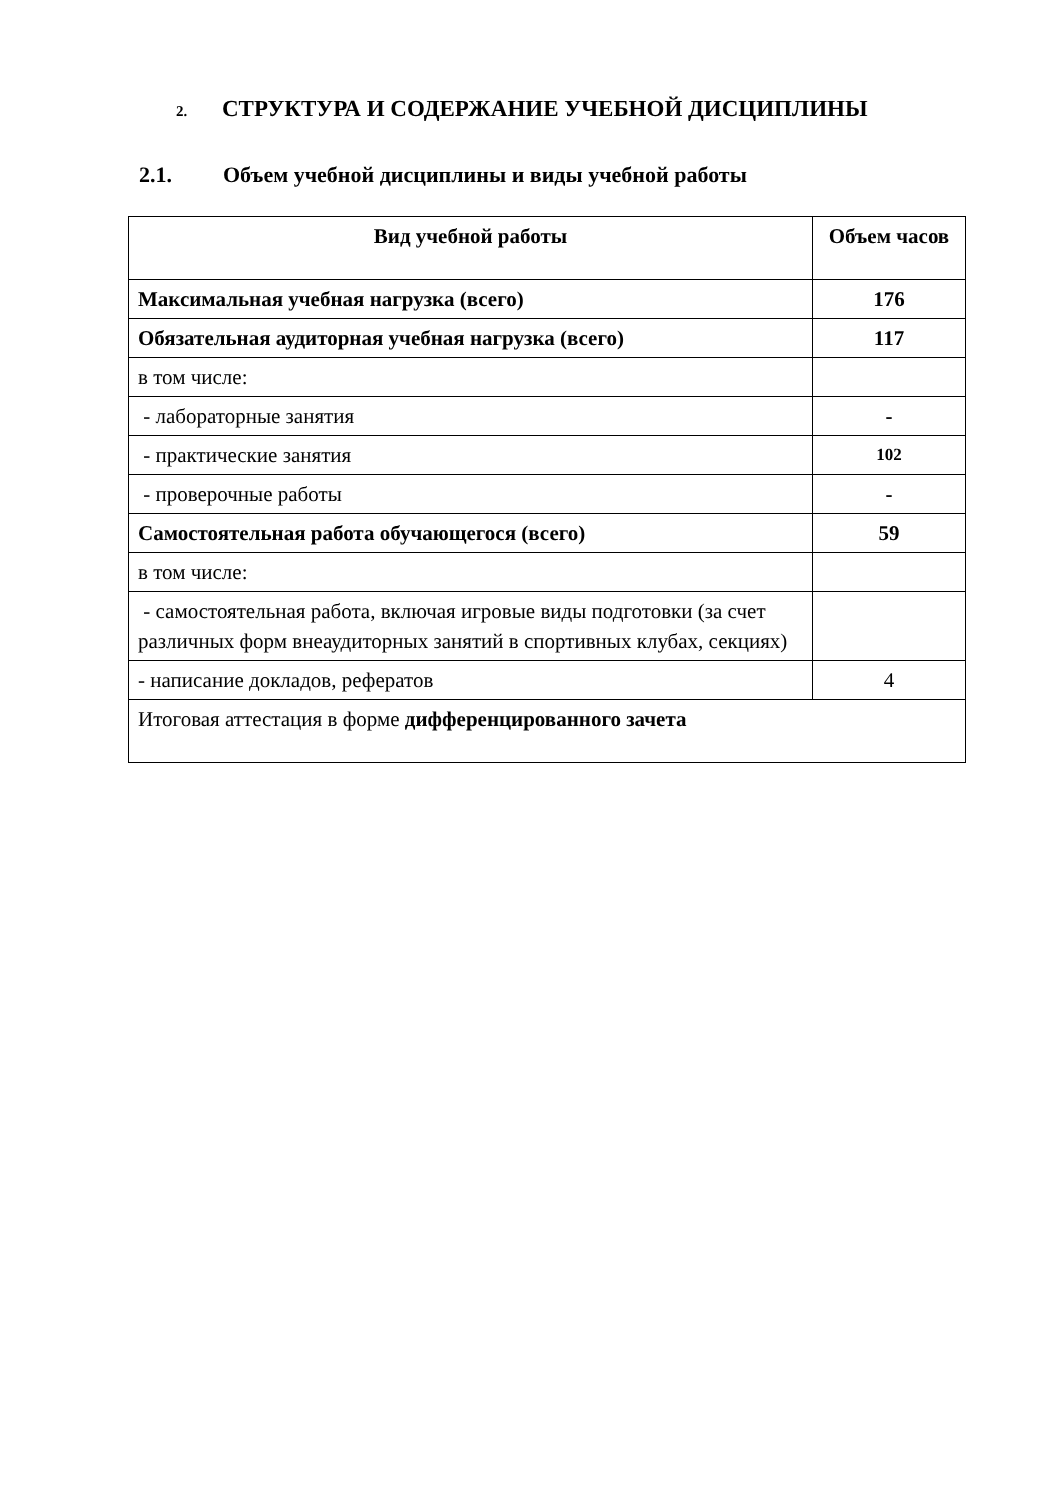2. СТРУКТУРА И СОДЕРЖАНИЕ УЧЕБНОЙ ДИСЦИПЛИНЫ
2.1. Объем учебной дисциплины и виды учебной работы
| Вид учебной работы | Объем часов |
| --- | --- |
| Максимальная учебная нагрузка (всего) | 176 |
| Обязательная аудиторная учебная нагрузка (всего) | 117 |
| в том числе: | |
| - лабораторные занятия | - |
| - практические занятия | 102 |
| - проверочные работы | - |
| Самостоятельная работа обучающегося (всего) | 59 |
| в том числе: | |
| - самостоятельная работа, включая игровые виды подготовки (за счет различных форм внеаудиторных занятий в спортивных клубах, секциях) | |
| - написание докладов, рефератов | 4 |
| Итоговая аттестация в форме дифференцированного зачета | |